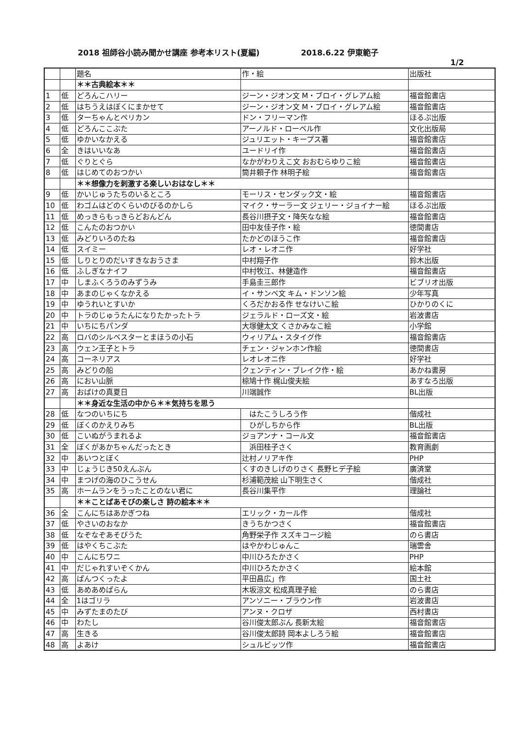2018 祖師谷小読み聞かせ講座 参考本リスト(夏編) 2018.6.22 伊東範子
1/2
| | | 題名 | 作・絵 | 出版社 |
| --- | --- | --- | --- | --- |
| | | ＊＊古典絵本＊＊ | | |
| 1 | 低 | どろんこハリー | ジーン・ジオン文 M・ブロイ・グレアム絵 | 福音館書店 |
| 2 | 低 | はちうえはぼくにまかせて | ジーン・ジオン文 M・ブロイ・グレアム絵 | 福音館書店 |
| 3 | 低 | ターちゃんとペリカン | ドン・フリーマン作 | ほるぷ出版 |
| 4 | 低 | どろんここぶた | アーノルド・ローベル作 | 文化出版局 |
| 5 | 低 | ゆかいなかえる | ジュリエット・キープス著 | 福音館書店 |
| 6 | 全 | きはいいなあ | ユードリイ作 | 福音館書店 |
| 7 | 低 | ぐりとぐら | なかがわりえこ文 おおむらゆりこ絵 | 福音館書店 |
| 8 | 低 | はじめてのおつかい | 筒井頼子作 林明子絵 | 福音館書店 |
| | | ＊＊想像力を刺激する楽しいおはなし＊＊ | | |
| 9 | 低 | かいじゅうたちのいるところ | モーリス・センダック文・絵 | 福音館書店 |
| 10 | 低 | わゴムはどのくらいのびるのかしら | マイク・サーラー文 ジェリー・ジョイナー絵 | ほるぷ出版 |
| 11 | 低 | めっきらもっきらどおんどん | 長谷川摂子文・降矢なな絵 | 福音館書店 |
| 12 | 低 | こんたのおつかい | 田中友佳子作・絵 | 徳間書店 |
| 13 | 低 | みどりいろのたね | たかどのほうこ作 | 福音館書店 |
| 14 | 低 | スイミー | レオ・レオニ作 | 好学社 |
| 15 | 低 | しりとりのだいすきなおうさま | 中村翔子作 | 鈴木出版 |
| 16 | 低 | ふしぎなナイフ | 中村牧江、林健造作 | 福音館書店 |
| 17 | 中 | しまふくろうのみずうみ | 手島圭三郎作 | ビブリオ出版 |
| 18 | 中 | あまのじゃくなかえる | イ・サンベ文 キム・ドンソン絵 | 少年写真 |
| 19 | 中 | ゆうれいとすいか | くろだかおる作 せなけいこ絵 | ひかりのくに |
| 20 | 中 | トラのじゅうたんになりたかったトラ | ジェラルド・ローズ文・絵 | 岩波書店 |
| 21 | 中 | いちにちパンダ | 大塚健太文 くさかみなこ絵 | 小学館 |
| 22 | 高 | ロバのシルベスターとまほうの小石 | ウィリアム・スタイグ作 | 福音館書店 |
| 23 | 高 | ウェン王子とトラ | チェン・ジャンホン作絵 | 徳間書店 |
| 24 | 高 | コーネリアス | レオレオニ作 | 好学社 |
| 25 | 高 | みどりの船 | クェンティン・ブレイク作・絵 | あかね書房 |
| 26 | 高 | におい山脈 | 椋鳩十作 梶山俊夫絵 | あすなろ出版 |
| 27 | 高 | おばけの真夏日 | 川端誠作 | BL出版 |
| | | ＊＊身近な生活の中から＊＊気持ちを思う | | |
| 28 | 低 | なつのいちにち | はたこうしろう作 | 偕成社 |
| 29 | 低 | ぼくのかえりみち | ひがしちから作 | BL出版 |
| 30 | 低 | こいぬがうまれるよ | ジョアンナ・コール文 | 福音館書店 |
| 31 | 全 | ぼくがあかちゃんだったとき | 浜田桂子さく | 教育画劇 |
| 32 | 中 | あいつとぼく | 辻村ノリアキ作 | PHP |
| 33 | 中 | じょうじき50えんぶん | くすのきしげのりさく 長野ヒデ子絵 | 廣済堂 |
| 34 | 中 | まつげの海のひこうせん | 杉浦範茂絵 山下明生さく | 偕成社 |
| 35 | 高 | ホームランをうったことのない君に | 長谷川集平作 | 理論社 |
| | | ＊＊ことばあそびの楽しさ 詩の絵本＊＊ | | |
| 36 | 全 | こんにちはあかぎつね | エリック・カール作 | 偕成社 |
| 37 | 低 | やさいのおなか | きうちかつさく | 福音館書店 |
| 38 | 低 | なぞなぞあそびうた | 角野栄子作 スズキコージ絵 | のら書店 |
| 39 | 低 | はやくちこぶた | はやかわじゅんこ | 瑞雲舎 |
| 40 | 中 | こんにちワニ | 中川ひろたかさく | PHP |
| 41 | 中 | だじゃれすいぞくかん | 中川ひろたかさく | 絵本館 |
| 42 | 高 | ぱんつくったよ | 平田昌広」作 | 国土社 |
| 43 | 低 | あめあめぱらん | 木坂涼文 松成真理子絵 | のら書店 |
| 44 | 全 | 1はゴリラ | アンソニー・ブラウン作 | 岩波書店 |
| 45 | 中 | みずたまのたび | アンヌ・クロザ | 西村書店 |
| 46 | 中 | わたし | 谷川俊太郎ぶん 長新太絵 | 福音館書店 |
| 47 | 高 | 生きる | 谷川俊太郎詩 岡本よしろう絵 | 福音館書店 |
| 48 | 高 | よあけ | シュルビッツ作 | 福音館書店 |